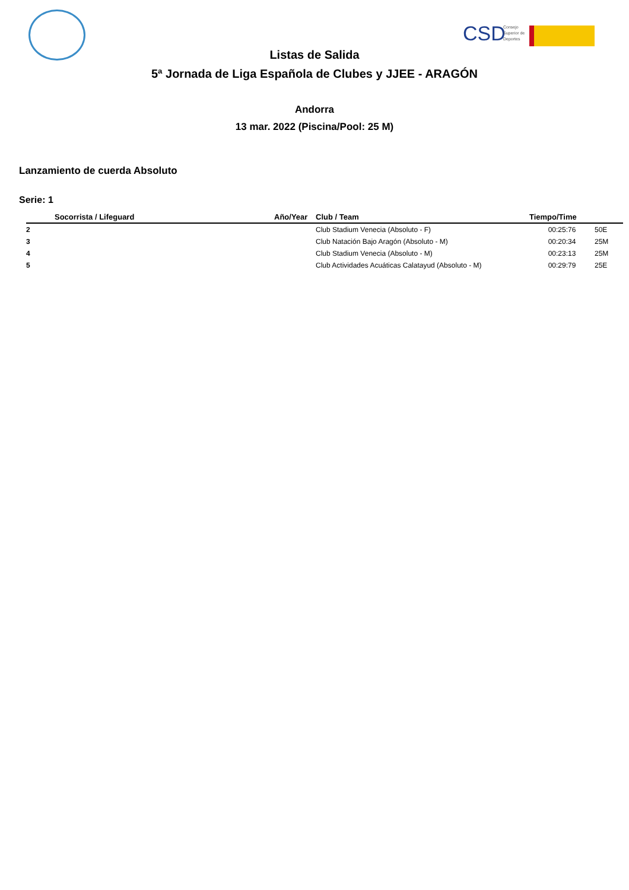CSD
Consejo
Superior de
Deportes
Listas de Salida
5ª Jornada de Liga Española de Clubes y JJEE - ARAGÓN
Andorra
13 mar. 2022 (Piscina/Pool: 25 M)
Lanzamiento de cuerda Absoluto
Serie: 1
| | Socorrista / Lifeguard | Año/Year | Club / Team | Tiempo/Time | |
| --- | --- | --- | --- | --- | --- |
| 2 | | | Club Stadium Venecia (Absoluto - F) | 00:25:76 | 50E |
| 3 | | | Club Natación Bajo Aragón (Absoluto - M) | 00:20:34 | 25M |
| 4 | | | Club Stadium Venecia (Absoluto - M) | 00:23:13 | 25M |
| 5 | | | Club Actividades Acuáticas Calatayud (Absoluto - M) | 00:29:79 | 25E |